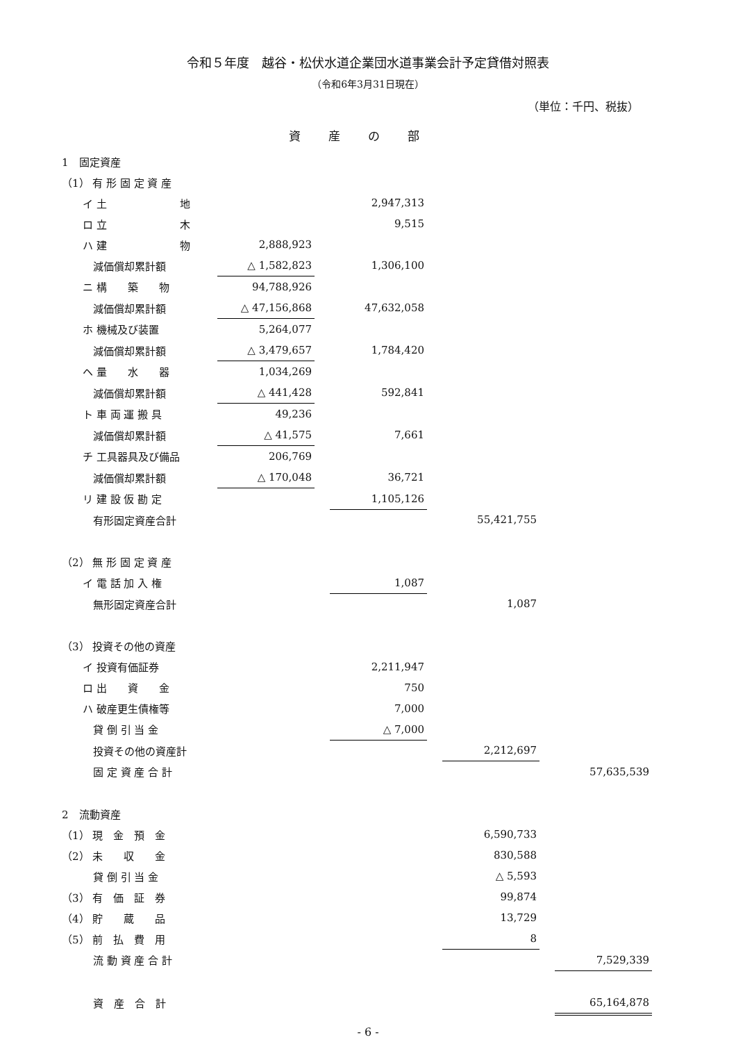令和５年度　越谷・松伏水道企業団水道事業会計予定貸借対照表
（令和6年3月31日現在）
（単位：千円、税抜）
資産の部
| 1 固定資産 | | | | | | | |
| （1） 有 形 固 定 資 産 | | | | | | | |
| イ 土 地 | | | 2,947,313 | | | | |
| ロ 立 木 | | | 9,515 | | | | |
| ハ 建 物 | 2,888,923 | | | | | | |
| 減価償却累計額 | △ 1,582,823 | | 1,306,100 | | | | |
| ニ 構 築 物 | 94,788,926 | | | | | | |
| 減価償却累計額 | △ 47,156,868 | | 47,632,058 | | | | |
| ホ 機械及び装置 | 5,264,077 | | | | | | |
| 減価償却累計額 | △ 3,479,657 | | 1,784,420 | | | | |
| ヘ 量 水 器 | 1,034,269 | | | | | | |
| 減価償却累計額 | △ 441,428 | | 592,841 | | | | |
| ト 車 両 運 搬 具 | 49,236 | | | | | | |
| 減価償却累計額 | △ 41,575 | | 7,661 | | | | |
| チ 工具器具及び備品 | 206,769 | | | | | | |
| 減価償却累計額 | △ 170,048 | | 36,721 | | | | |
| リ 建 設 仮 勘 定 | | | 1,105,126 | | | | |
| 有形固定資産合計 | | | | | 55,421,755 | | |
| （2） 無 形 固 定 資 産 | | | | | | | |
| イ 電 話 加 入 権 | | | 1,087 | | | | |
| 無形固定資産合計 | | | | | 1,087 | | |
| （3） 投資その他の資産 | | | | | | | |
| イ 投資有価証券 | | | 2,211,947 | | | | |
| ロ 出 資 金 | | | 750 | | | | |
| ハ 破産更生債権等 | | | 7,000 | | | | |
| 貸 倒 引 当 金 | | | △ 7,000 | | | | |
| 投資その他の資産計 | | | | | 2,212,697 | | |
| 固 定 資 産 合 計 | | | | | | | 57,635,539 |
| 2 流動資産 | | | | | | | |
| （1） 現 金 預 金 | | | | | 6,590,733 | | |
| （2） 未 収 金 | | | | | 830,588 | | |
| 貸 倒 引 当 金 | | | | | △ 5,593 | | |
| （3） 有 価 証 券 | | | | | 99,874 | | |
| （4） 貯 蔵 品 | | | | | 13,729 | | |
| （5） 前 払 費 用 | | | | | 8 | | |
| 流 動 資 産 合 計 | | | | | | | 7,529,339 |
| 資 産 合 計 | | | | | | | 65,164,878 |
- 6 -